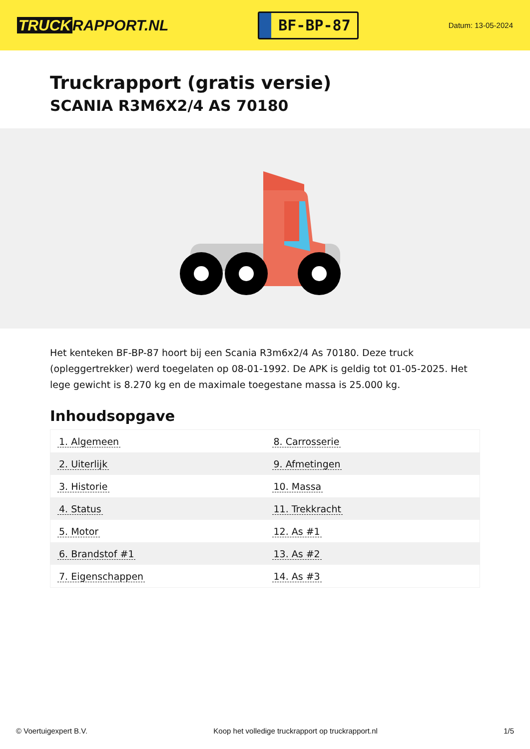TRUCK RAPPORT.NL
BF-BP-87
Datum: 13-05-2024
Truckrapport (gratis versie)
SCANIA R3M6X2/4 AS 70180
Het kenteken BF-BP-87 hoort bij een Scania R3m6x2/4 As 70180. Deze truck (opleggertrekker) werd toegelaten op 08-01-1992. De APK is geldig tot 01-05-2025. Het lege gewicht is 8.270 kg en de maximale toegestane massa is 25.000 kg.
Inhoudsopgave
| 1. Algemeen | 8. Carrosserie |
| 2. Uiterlijk | 9. Afmetingen |
| 3. Historie | 10. Massa |
| 4. Status | 11. Trekkracht |
| 5. Motor | 12. As #1 |
| 6. Brandstof #1 | 13. As #2 |
| 7. Eigenschappen | 14. As #3 |
© Voertuigexpert B.V. Koop het volledige truckrapport op truckrapport.nl 1/5